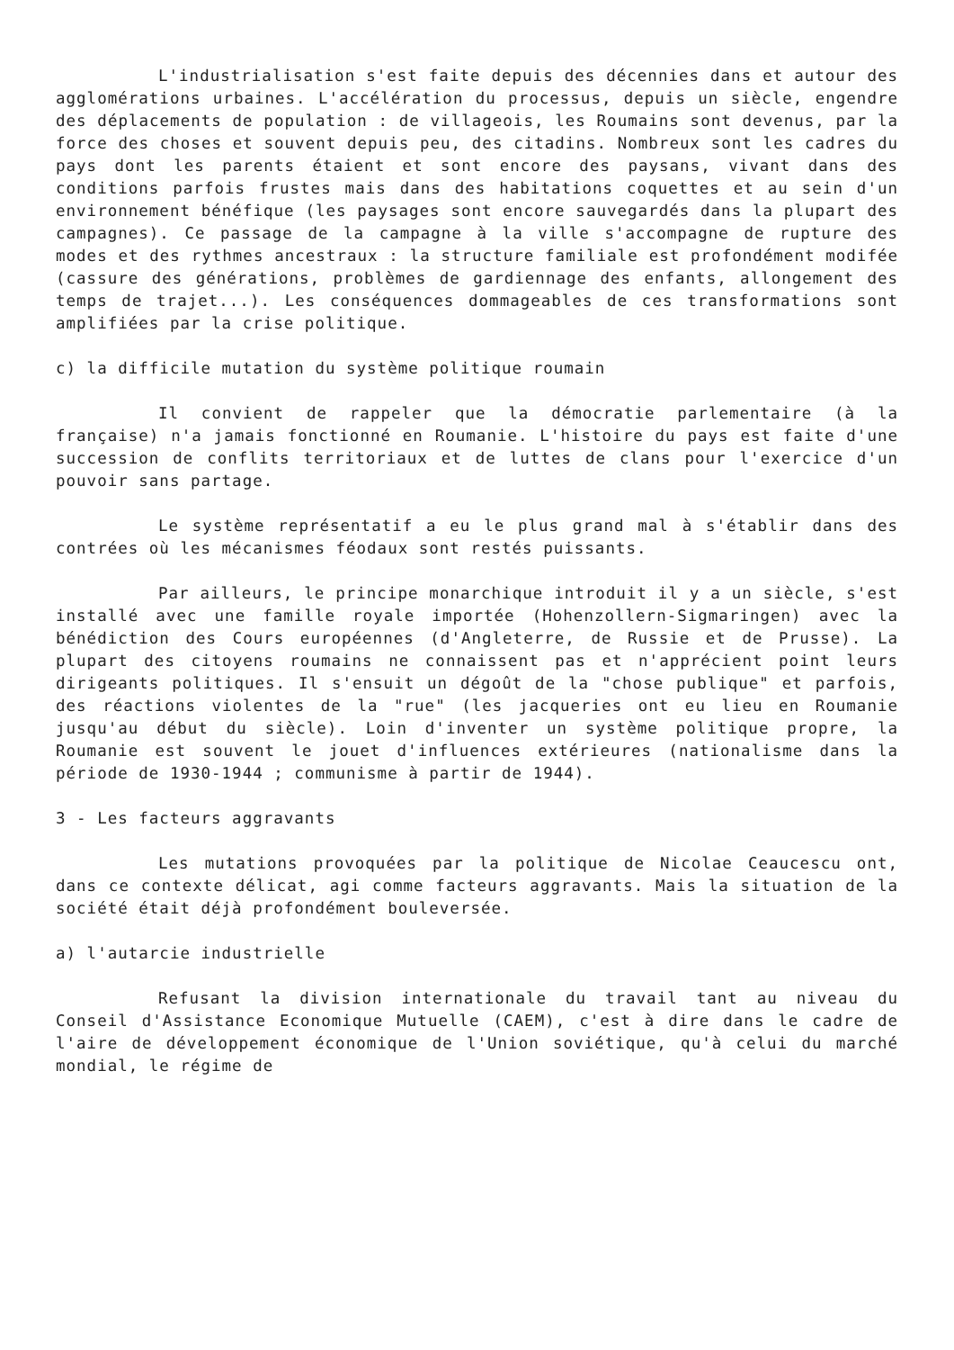L'industrialisation s'est faite depuis des décennies dans et autour des agglomérations urbaines. L'accélération du processus, depuis un siècle, engendre des déplacements de population : de villageois, les Roumains sont devenus, par la force des choses et souvent depuis peu, des citadins. Nombreux sont les cadres du pays dont les parents étaient et sont encore des paysans, vivant dans des conditions parfois frustes mais dans des habitations coquettes et au sein d'un environnement bénéfique (les paysages sont encore sauvegardés dans la plupart des campagnes). Ce passage de la campagne à la ville s'accompagne de rupture des modes et des rythmes ancestraux : la structure familiale est profondément modifée (cassure des générations, problèmes de gardiennage des enfants, allongement des temps de trajet...). Les conséquences dommageables de ces transformations sont amplifiées par la crise politique.
c) la difficile mutation du système politique roumain
Il convient de rappeler que la démocratie parlementaire (à la française) n'a jamais fonctionné en Roumanie. L'histoire du pays est faite d'une succession de conflits territoriaux et de luttes de clans pour l'exercice d'un pouvoir sans partage.
Le système représentatif a eu le plus grand mal à s'établir dans des contrées où les mécanismes féodaux sont restés puissants.
Par ailleurs, le principe monarchique introduit il y a un siècle, s'est installé avec une famille royale importée (Hohenzollern-Sigmaringen) avec la bénédiction des Cours européennes (d'Angleterre, de Russie et de Prusse). La plupart des citoyens roumains ne connaissent pas et n'apprécient point leurs dirigeants politiques. Il s'ensuit un dégoût de la "chose publique" et parfois, des réactions violentes de la "rue" (les jacqueries ont eu lieu en Roumanie jusqu'au début du siècle). Loin d'inventer un système politique propre, la Roumanie est souvent le jouet d'influences extérieures (nationalisme dans la période de 1930-1944 ; communisme à partir de 1944).
3 - Les facteurs aggravants
Les mutations provoquées par la politique de Nicolae Ceaucescu ont, dans ce contexte délicat, agi comme facteurs aggravants. Mais la situation de la société était déjà profondément bouleversée.
a) l'autarcie industrielle
Refusant la division internationale du travail tant au niveau du Conseil d'Assistance Economique Mutuelle (CAEM), c'est à dire dans le cadre de l'aire de développement économique de l'Union soviétique, qu'à celui du marché mondial, le régime de